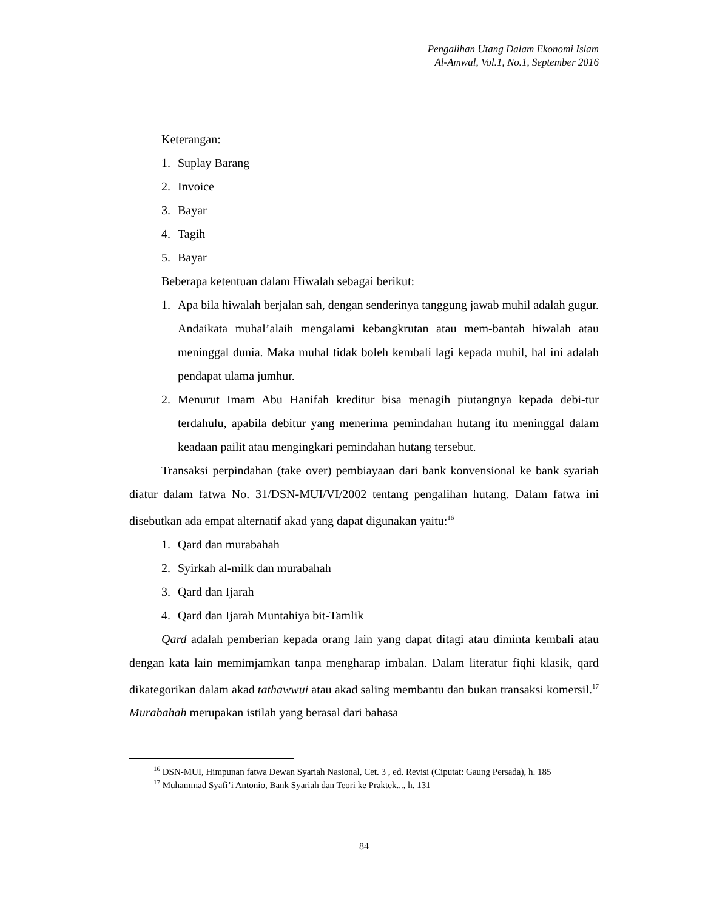Pengalihan Utang Dalam Ekonomi Islam
Al-Amwal, Vol.1, No.1, September 2016
Keterangan:
1. Suplay Barang
2. Invoice
3. Bayar
4. Tagih
5. Bayar
Beberapa ketentuan dalam Hiwalah sebagai berikut:
1. Apa bila hiwalah berjalan sah, dengan senderinya tanggung jawab muhil adalah gugur. Andaikata muhal’alaih mengalami kebangkrutan atau mem-bantah hiwalah atau meninggal dunia. Maka muhal tidak boleh kembali lagi kepada muhil, hal ini adalah pendapat ulama jumhur.
2. Menurut Imam Abu Hanifah kreditur bisa menagih piutangnya kepada debi-tur terdahulu, apabila debitur yang menerima pemindahan hutang itu meninggal dalam keadaan pailit atau mengingkari pemindahan hutang tersebut.
Transaksi perpindahan (take over) pembiayaan dari bank konvensional ke bank syariah diatur dalam fatwa No. 31/DSN-MUI/VI/2002 tentang pengalihan hutang. Dalam fatwa ini disebutkan ada empat alternatif akad yang dapat digunakan yaitu:<sup>16</sup>
1. Qard dan murabahah
2. Syirkah al-milk dan murabahah
3. Qard dan Ijarah
4. Qard dan Ijarah Muntahiya bit-Tamlik
Qard adalah pemberian kepada orang lain yang dapat ditagi atau diminta kembali atau dengan kata lain memimjamkan tanpa mengharap imbalan. Dalam literatur fiqhi klasik, qard dikategorikan dalam akad tathawwui atau akad saling membantu dan bukan transaksi komersil.<sup>17</sup> Murabahah merupakan istilah yang berasal dari bahasa
<sup>16</sup> DSN-MUI, Himpunan fatwa Dewan Syariah Nasional, Cet. 3 , ed. Revisi (Ciputat: Gaung Persada), h. 185
<sup>17</sup> Muhammad Syafi’i Antonio, Bank Syariah dan Teori ke Praktek..., h. 131
84